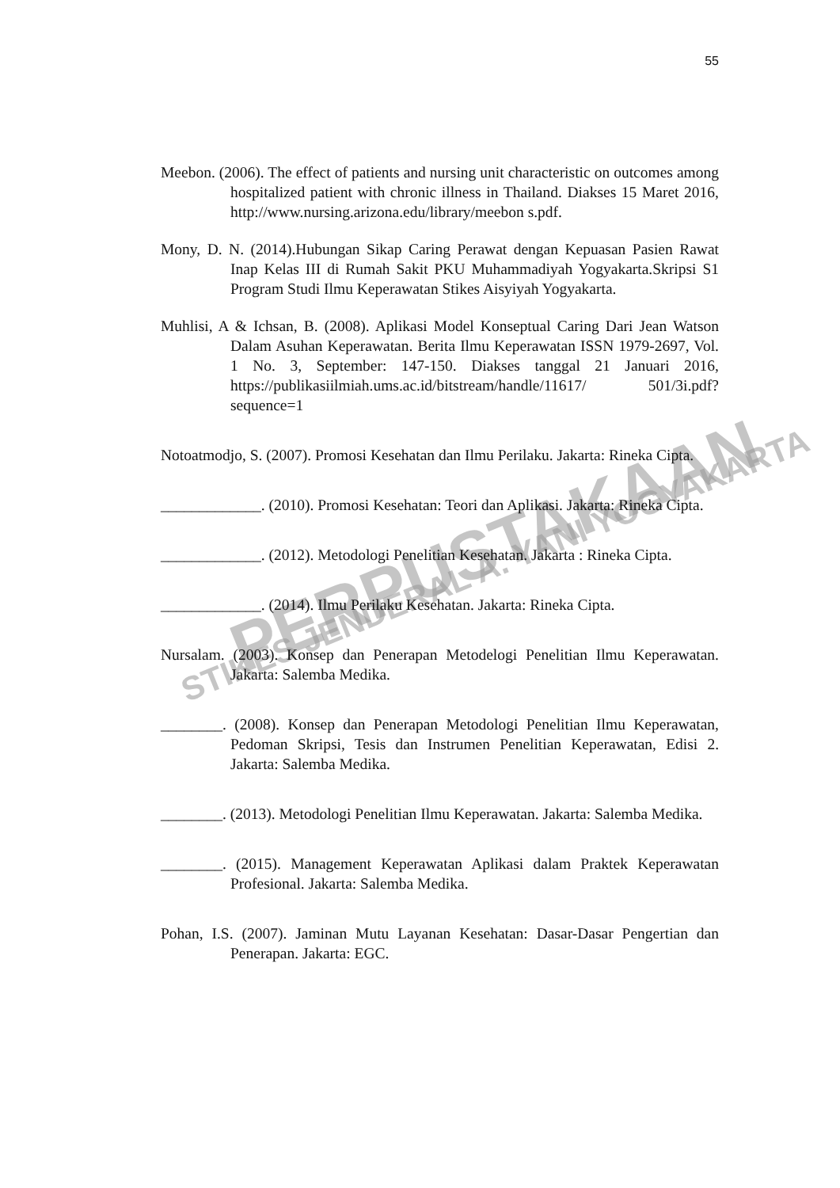55
PERPUSTAKAAN
STIKES JENDERAL A. YANI YOGYAKARTA
Meebon. (2006). The effect of patients and nursing unit characteristic on outcomes among hospitalized patient with chronic illness in Thailand. Diakses 15 Maret 2016, http://www.nursing.arizona.edu/library/meebon s.pdf.
Mony, D. N. (2014).Hubungan Sikap Caring Perawat dengan Kepuasan Pasien Rawat Inap Kelas III di Rumah Sakit PKU Muhammadiyah Yogyakarta.Skripsi S1 Program Studi Ilmu Keperawatan Stikes Aisyiyah Yogyakarta.
Muhlisi, A & Ichsan, B. (2008). Aplikasi Model Konseptual Caring Dari Jean Watson Dalam Asuhan Keperawatan. Berita Ilmu Keperawatan ISSN 1979-2697, Vol. 1 No. 3, September: 147-150. Diakses tanggal 21 Januari 2016, https://publikasiilmiah.ums.ac.id/bitstream/handle/11617/ 501/3i.pdf?sequence=1
Notoatmodjo, S. (2007). Promosi Kesehatan dan Ilmu Perilaku. Jakarta: Rineka Cipta.
_____________. (2010). Promosi Kesehatan: Teori dan Aplikasi. Jakarta: Rineka Cipta.
_____________. (2012). Metodologi Penelitian Kesehatan. Jakarta : Rineka Cipta.
_____________. (2014). Ilmu Perilaku Kesehatan. Jakarta: Rineka Cipta.
Nursalam. (2003). Konsep dan Penerapan Metodelogi Penelitian Ilmu Keperawatan. Jakarta: Salemba Medika.
________. (2008). Konsep dan Penerapan Metodologi Penelitian Ilmu Keperawatan, Pedoman Skripsi, Tesis dan Instrumen Penelitian Keperawatan, Edisi 2. Jakarta: Salemba Medika.
________. (2013). Metodologi Penelitian Ilmu Keperawatan. Jakarta: Salemba Medika.
________. (2015). Management Keperawatan Aplikasi dalam Praktek Keperawatan Profesional. Jakarta: Salemba Medika.
Pohan, I.S. (2007). Jaminan Mutu Layanan Kesehatan: Dasar-Dasar Pengertian dan Penerapan. Jakarta: EGC.